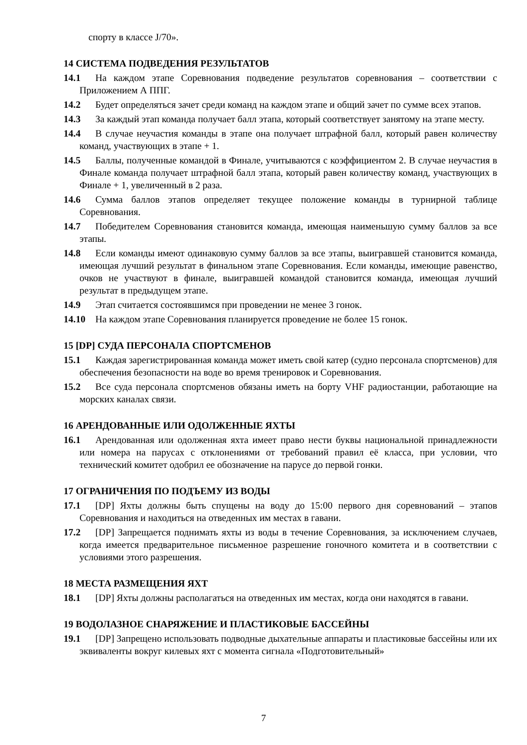спорту в классе J/70».
14 СИСТЕМА ПОДВЕДЕНИЯ РЕЗУЛЬТАТОВ
14.1 На каждом этапе Соревнования подведение результатов соревнования – соответствии с Приложением А ППГ.
14.2 Будет определяться зачет среди команд на каждом этапе и общий зачет по сумме всех этапов.
14.3 За каждый этап команда получает балл этапа, который соответствует занятому на этапе месту.
14.4 В случае неучастия команды в этапе она получает штрафной балл, который равен количеству команд, участвующих в этапе + 1.
14.5 Баллы, полученные командой в Финале, учитываются с коэффициентом 2. В случае неучастия в Финале команда получает штрафной балл этапа, который равен количеству команд, участвующих в Финале + 1, увеличенный в 2 раза.
14.6 Сумма баллов этапов определяет текущее положение команды в турнирной таблице Соревнования.
14.7 Победителем Соревнования становится команда, имеющая наименьшую сумму баллов за все этапы.
14.8 Если команды имеют одинаковую сумму баллов за все этапы, выигравшей становится команда, имеющая лучший результат в финальном этапе Соревнования. Если команды, имеющие равенство, очков не участвуют в финале, выигравшей командой становится команда, имеющая лучший результат в предыдущем этапе.
14.9 Этап считается состоявшимся при проведении не менее 3 гонок.
14.10 На каждом этапе Соревнования планируется проведение не более 15 гонок.
15 [DP] СУДА ПЕРСОНАЛА СПОРТСМЕНОВ
15.1 Каждая зарегистрированная команда может иметь свой катер (судно персонала спортсменов) для обеспечения безопасности на воде во время тренировок и Соревнования.
15.2 Все суда персонала спортсменов обязаны иметь на борту VHF радиостанции, работающие на морских каналах связи.
16 АРЕНДОВАННЫЕ ИЛИ ОДОЛЖЕННЫЕ ЯХТЫ
16.1 Арендованная или одолженная яхта имеет право нести буквы национальной принадлежности или номера на парусах с отклонениями от требований правил её класса, при условии, что технический комитет одобрил ее обозначение на парусе до первой гонки.
17 ОГРАНИЧЕНИЯ ПО ПОДЪЕМУ ИЗ ВОДЫ
17.1 [DP] Яхты должны быть спущены на воду до 15:00 первого дня соревнований – этапов Соревнования и находиться на отведенных им местах в гавани.
17.2 [DP] Запрещается поднимать яхты из воды в течение Соревнования, за исключением случаев, когда имеется предварительное письменное разрешение гоночного комитета и в соответствии с условиями этого разрешения.
18 МЕСТА РАЗМЕЩЕНИЯ ЯХТ
18.1 [DP] Яхты должны располагаться на отведенных им местах, когда они находятся в гавани.
19 ВОДОЛАЗНОЕ СНАРЯЖЕНИЕ И ПЛАСТИКОВЫЕ БАССЕЙНЫ
19.1 [DP] Запрещено использовать подводные дыхательные аппараты и пластиковые бассейны или их эквиваленты вокруг килевых яхт с момента сигнала «Подготовительный»
7